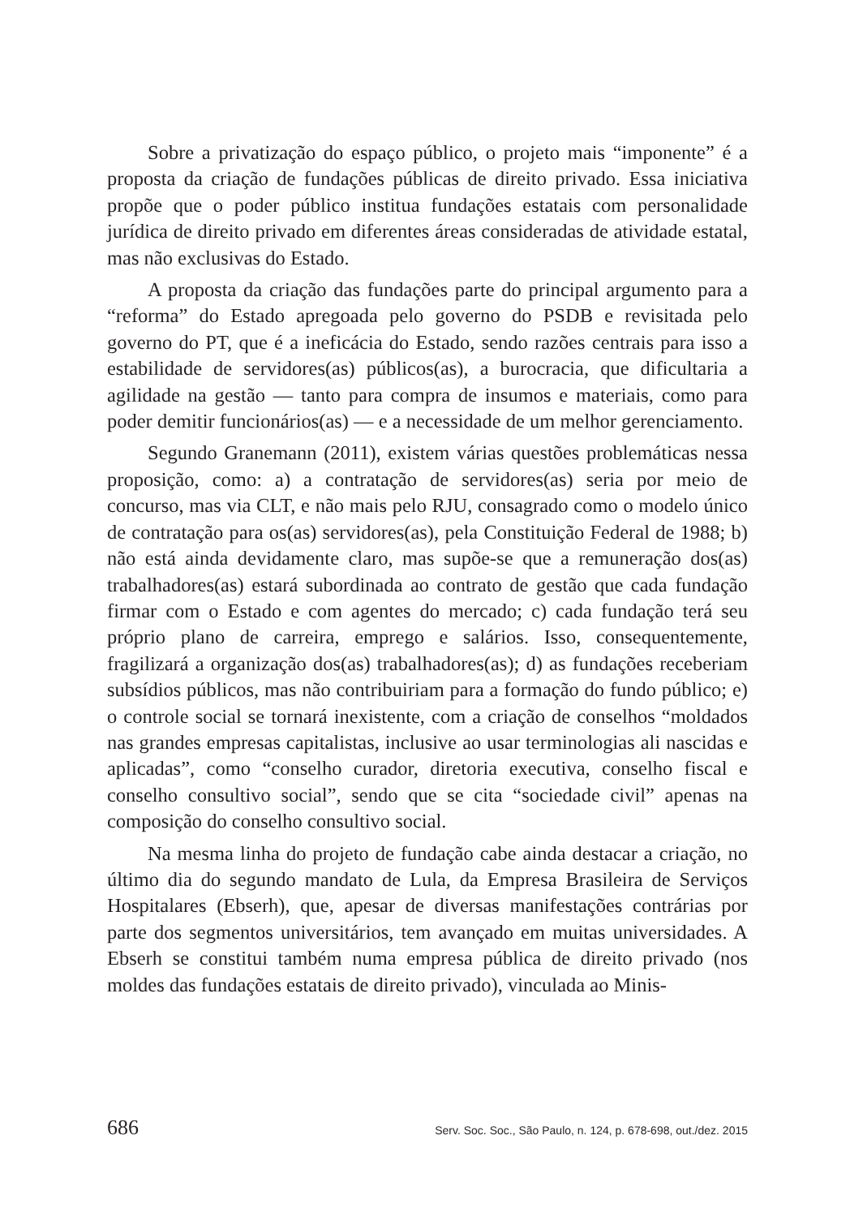Sobre a privatização do espaço público, o projeto mais “imponente” é a proposta da criação de fundações públicas de direito privado. Essa iniciativa propõe que o poder público institua fundações estatais com personalidade jurídica de direito privado em diferentes áreas consideradas de atividade estatal, mas não exclusivas do Estado.
A proposta da criação das fundações parte do principal argumento para a “reforma” do Estado apregoada pelo governo do PSDB e revisitada pelo governo do PT, que é a ineficácia do Estado, sendo razões centrais para isso a estabilidade de servidores(as) públicos(as), a burocracia, que dificultaria a agilidade na gestão — tanto para compra de insumos e materiais, como para poder demitir funcionários(as) — e a necessidade de um melhor gerenciamento.
Segundo Granemann (2011), existem várias questões problemáticas nessa proposição, como: a) a contratação de servidores(as) seria por meio de concurso, mas via CLT, e não mais pelo RJU, consagrado como o modelo único de contratação para os(as) servidores(as), pela Constituição Federal de 1988; b) não está ainda devidamente claro, mas supõe-se que a remuneração dos(as) trabalhadores(as) estará subordinada ao contrato de gestão que cada fundação firmar com o Estado e com agentes do mercado; c) cada fundação terá seu próprio plano de carreira, emprego e salários. Isso, consequentemente, fragilizará a organização dos(as) trabalhadores(as); d) as fundações receberiam subsídios públicos, mas não contribuiriam para a formação do fundo público; e) o controle social se tornará inexistente, com a criação de conselhos “moldados nas grandes empresas capitalistas, inclusive ao usar terminologias ali nascidas e aplicadas”, como “conselho curador, diretoria executiva, conselho fiscal e conselho consultivo social”, sendo que se cita “sociedade civil” apenas na composição do conselho consultivo social.
Na mesma linha do projeto de fundação cabe ainda destacar a criação, no último dia do segundo mandato de Lula, da Empresa Brasileira de Serviços Hospitalares (Ebserh), que, apesar de diversas manifestações contrárias por parte dos segmentos universitários, tem avançado em muitas universidades. A Ebserh se constitui também numa empresa pública de direito privado (nos moldes das fundações estatais de direito privado), vinculada ao Minis-
686 Serv. Soc. Soc., São Paulo, n. 124, p. 678-698, out./dez. 2015